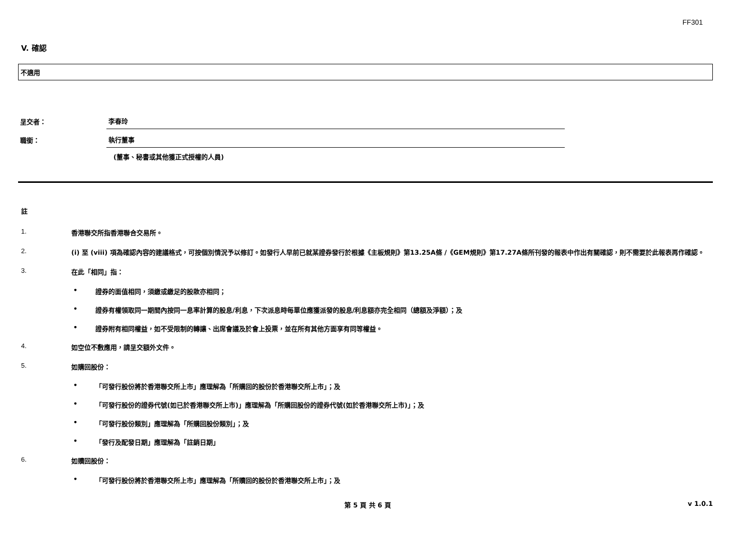FF301
V. 確認
不適用
呈交者：
李春玲
職銜：
執行董事
(董事、秘書或其他獲正式授權的人員)
註
1. 香港聯交所指香港聯合交易所。
2. (i) 至 (viii) 項為確認內容的建議格式，可按個別情況予以修訂。如發行人早前已就某證券發行於根據《主板規則》第13.25A條 /《GEM規則》第17.27A條所刊發的報表中作出有關確認，則不需要於此報表再作確認。
3. 在此「相同」指：
• 證券的面值相同，須繳或繳足的股款亦相同；
• 證券有權領取同一期間內按同一息率計算的股息/利息，下次派息時每單位應獲派發的股息/利息額亦完全相同（總額及淨額）；及
• 證券附有相同權益，如不受限制的轉讓、出席會議及於會上投票，並在所有其他方面享有同等權益。
4. 如空位不敷應用，請呈交額外文件。
5. 如購回股份：
• 「可發行股份將於香港聯交所上市」應理解為「所購回的股份於香港聯交所上市」；及
• 「可發行股份的證券代號(如已於香港聯交所上市)」應理解為「所購回股份的證券代號(如於香港聯交所上市)」；及
• 「可發行股份類別」應理解為「所購回股份類別」；及
• 「發行及配發日期」應理解為「註銷日期」
6. 如贖回股份：
• 「可發行股份將於香港聯交所上市」應理解為「所贖回的股份於香港聯交所上市」；及
第 5 頁 共 6 頁 v 1.0.1